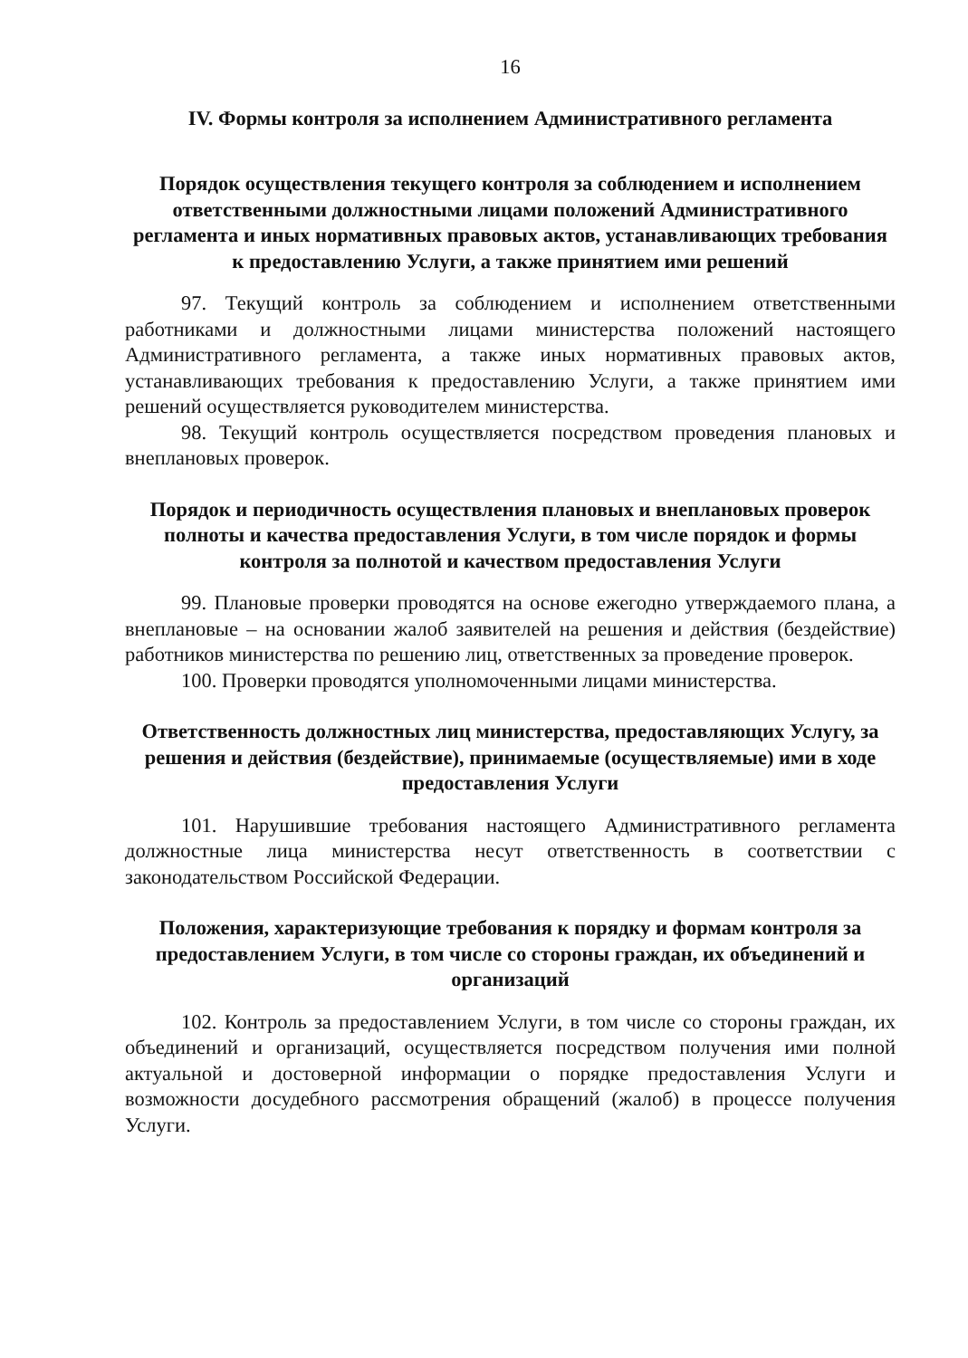16
IV. Формы контроля за исполнением Административного регламента
Порядок осуществления текущего контроля за соблюдением и исполнением ответственными должностными лицами положений Административного регламента и иных нормативных правовых актов, устанавливающих требования к предоставлению Услуги, а также принятием ими решений
97. Текущий контроль за соблюдением и исполнением ответственными работниками и должностными лицами министерства положений настоящего Административного регламента, а также иных нормативных правовых актов, устанавливающих требования к предоставлению Услуги, а также принятием ими решений осуществляется руководителем министерства.
98. Текущий контроль осуществляется посредством проведения плановых и внеплановых проверок.
Порядок и периодичность осуществления плановых и внеплановых проверок полноты и качества предоставления Услуги, в том числе порядок и формы контроля за полнотой и качеством предоставления Услуги
99. Плановые проверки проводятся на основе ежегодно утверждаемого плана, а внеплановые – на основании жалоб заявителей на решения и действия (бездействие) работников министерства по решению лиц, ответственных за проведение проверок.
100. Проверки проводятся уполномоченными лицами министерства.
Ответственность должностных лиц министерства, предоставляющих Услугу, за решения и действия (бездействие), принимаемые (осуществляемые) ими в ходе предоставления Услуги
101. Нарушившие требования настоящего Административного регламента должностные лица министерства несут ответственность в соответствии с законодательством Российской Федерации.
Положения, характеризующие требования к порядку и формам контроля за предоставлением Услуги, в том числе со стороны граждан, их объединений и организаций
102. Контроль за предоставлением Услуги, в том числе со стороны граждан, их объединений и организаций, осуществляется посредством получения ими полной актуальной и достоверной информации о порядке предоставления Услуги и возможности досудебного рассмотрения обращений (жалоб) в процессе получения Услуги.